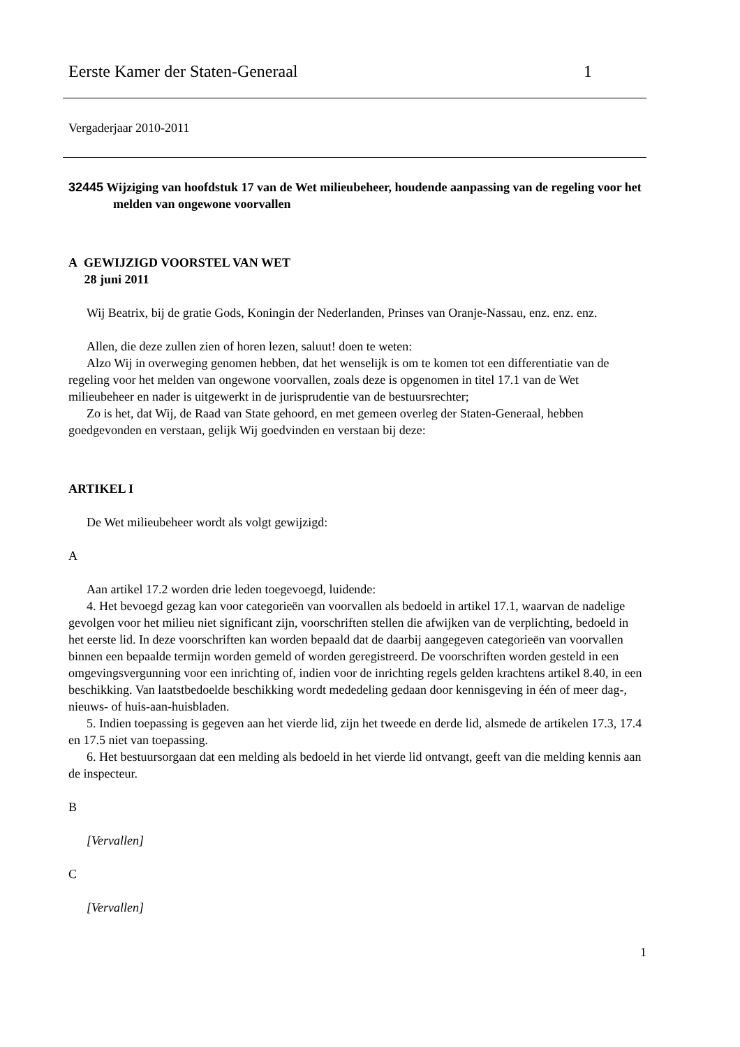Eerste Kamer der Staten-Generaal 1
Vergaderjaar 2010-2011
32445 Wijziging van hoofdstuk 17 van de Wet milieubeheer, houdende aanpassing van de regeling voor het melden van ongewone voorvallen
A GEWIJZIGD VOORSTEL VAN WET
28 juni 2011
Wij Beatrix, bij de gratie Gods, Koningin der Nederlanden, Prinses van Oranje-Nassau, enz. enz. enz.
Allen, die deze zullen zien of horen lezen, saluut! doen te weten:
Alzo Wij in overweging genomen hebben, dat het wenselijk is om te komen tot een differentiatie van de regeling voor het melden van ongewone voorvallen, zoals deze is opgenomen in titel 17.1 van de Wet milieubeheer en nader is uitgewerkt in de jurisprudentie van de bestuursrechter;
Zo is het, dat Wij, de Raad van State gehoord, en met gemeen overleg der Staten-Generaal, hebben goedgevonden en verstaan, gelijk Wij goedvinden en verstaan bij deze:
ARTIKEL I
De Wet milieubeheer wordt als volgt gewijzigd:
A
Aan artikel 17.2 worden drie leden toegevoegd, luidende:
4. Het bevoegd gezag kan voor categorieën van voorvallen als bedoeld in artikel 17.1, waarvan de nadelige gevolgen voor het milieu niet significant zijn, voorschriften stellen die afwijken van de verplichting, bedoeld in het eerste lid. In deze voorschriften kan worden bepaald dat de daarbij aangegeven categorieën van voorvallen binnen een bepaalde termijn worden gemeld of worden geregistreerd. De voorschriften worden gesteld in een omgevingsvergunning voor een inrichting of, indien voor de inrichting regels gelden krachtens artikel 8.40, in een beschikking. Van laatstbedoelde beschikking wordt mededeling gedaan door kennisgeving in één of meer dag-, nieuws- of huis-aan-huisbladen.
5. Indien toepassing is gegeven aan het vierde lid, zijn het tweede en derde lid, alsmede de artikelen 17.3, 17.4 en 17.5 niet van toepassing.
6. Het bestuursorgaan dat een melding als bedoeld in het vierde lid ontvangt, geeft van die melding kennis aan de inspecteur.
B
[Vervallen]
C
[Vervallen]
1